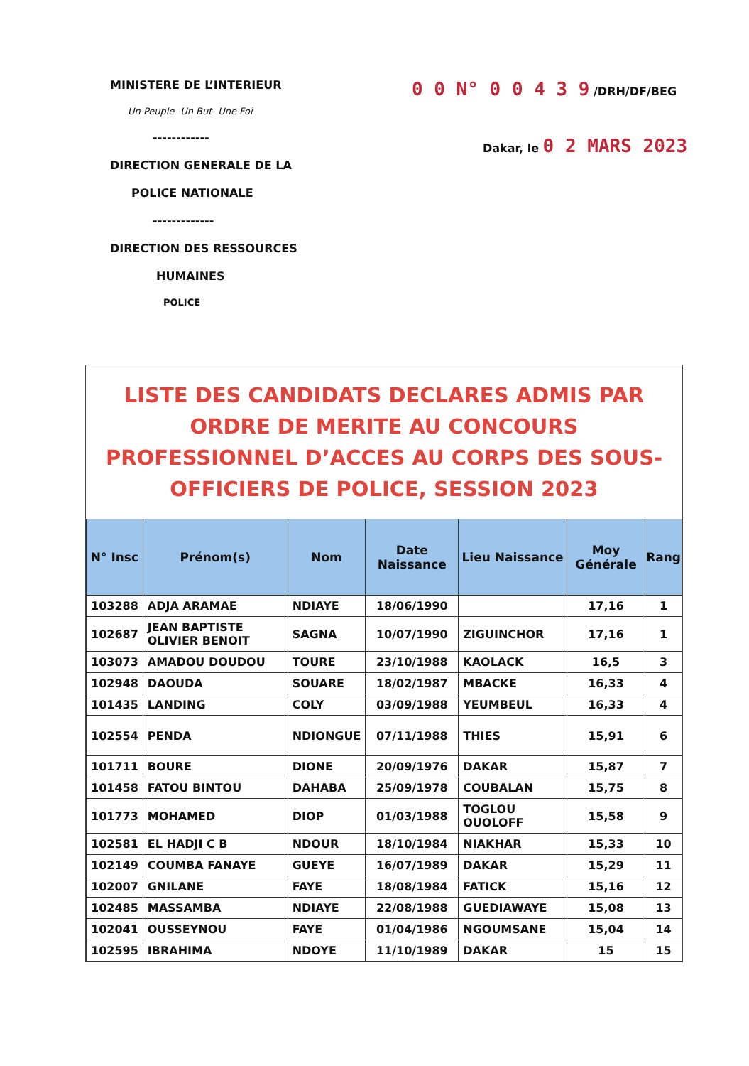MINISTERE DE L’INTERIEUR
Un Peuple- Un But- Une Foi
------------
DIRECTION GENERALE DE LA
POLICE NATIONALE
-------------
DIRECTION DES RESSOURCES
HUMAINES
POLICE
0 0 N° 0 0 4 3 9 /DRH/DF/BEG
Dakar, le 0 2 MARS 2023
LISTE DES CANDIDATS DECLARES ADMIS PAR ORDRE DE MERITE AU CONCOURS PROFESSIONNEL D’ACCES AU CORPS DES SOUS-OFFICIERS DE POLICE, SESSION 2023
| N° Insc | Prénom(s) | Nom | Date Naissance | Lieu Naissance | Moy Générale | Rang |
| --- | --- | --- | --- | --- | --- | --- |
| 103288 | ADJA ARAMAE | NDIAYE | 18/06/1990 | | 17,16 | 1 |
| 102687 | JEAN BAPTISTE OLIVIER BENOIT | SAGNA | 10/07/1990 | ZIGUINCHOR | 17,16 | 1 |
| 103073 | AMADOU DOUDOU | TOURE | 23/10/1988 | KAOLACK | 16,5 | 3 |
| 102948 | DAOUDA | SOUARE | 18/02/1987 | MBACKE | 16,33 | 4 |
| 101435 | LANDING | COLY | 03/09/1988 | YEUMBEUL | 16,33 | 4 |
| 102554 | PENDA | NDIONGUE | 07/11/1988 | THIES | 15,91 | 6 |
| 101711 | BOURE | DIONE | 20/09/1976 | DAKAR | 15,87 | 7 |
| 101458 | FATOU BINTOU | DAHABA | 25/09/1978 | COUBALAN | 15,75 | 8 |
| 101773 | MOHAMED | DIOP | 01/03/1988 | TOGLOU OUOLOFF | 15,58 | 9 |
| 102581 | EL HADJI C B | NDOUR | 18/10/1984 | NIAKHAR | 15,33 | 10 |
| 102149 | COUMBA FANAYE | GUEYE | 16/07/1989 | DAKAR | 15,29 | 11 |
| 102007 | GNILANE | FAYE | 18/08/1984 | FATICK | 15,16 | 12 |
| 102485 | MASSAMBA | NDIAYE | 22/08/1988 | GUEDIAWAYE | 15,08 | 13 |
| 102041 | OUSSEYNOU | FAYE | 01/04/1986 | NGOUMSANE | 15,04 | 14 |
| 102595 | IBRAHIMA | NDOYE | 11/10/1989 | DAKAR | 15 | 15 |